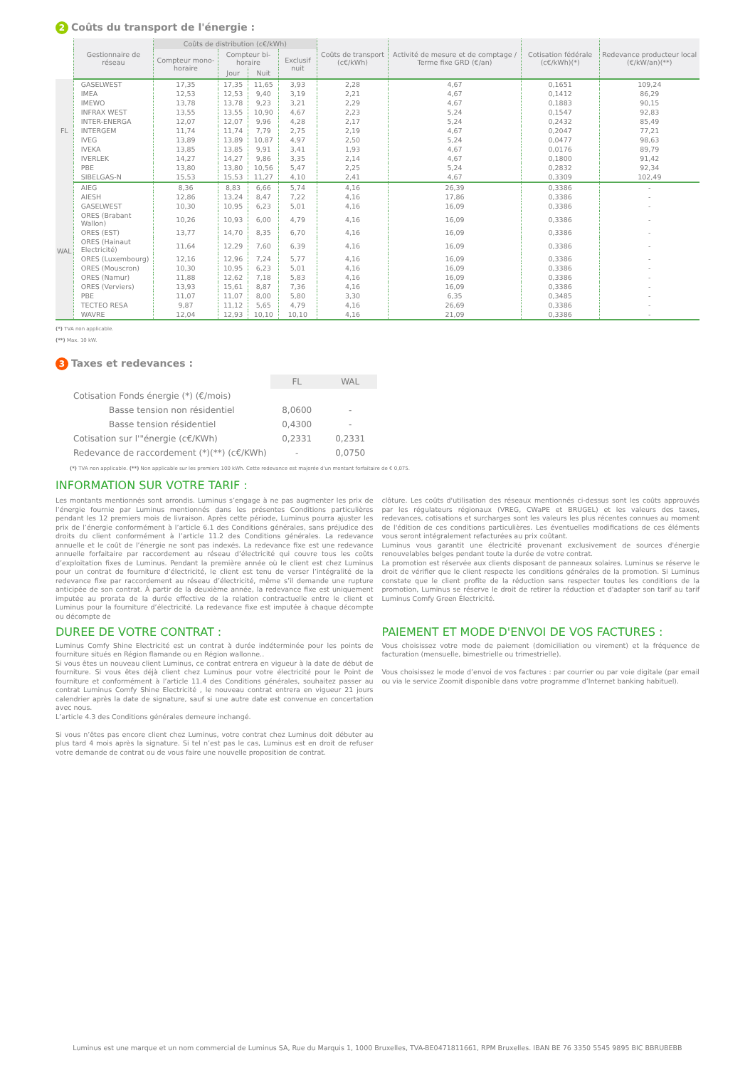2 Coûts du transport de l'énergie :
| | Gestionnaire de réseau | Coûts de distribution (c€/kWh) | | | | Coûts de transport (c€/kWh) | Activité de mesure et de comptage / Terme fixe GRD (€/an) | Cotisation fédérale (c€/kWh)(*) | Redevance producteur local (€/kW/an)(**) |
| --- | --- | --- | --- | --- | --- | --- | --- | --- | --- |
| | | Compteur mono-horaire | Compteur bi-horaire | | Exclusif nuit | | | | |
| | | | Jour | Nuit | | | | | |
| FL | GASELWEST | 17,35 | 17,35 | 11,65 | 3,93 | 2,28 | 4,67 | 0,1651 | 109,24 |
| | IMEA | 12,53 | 12,53 | 9,40 | 3,19 | 2,21 | 4,67 | 0,1412 | 86,29 |
| | IMEWO | 13,78 | 13,78 | 9,23 | 3,21 | 2,29 | 4,67 | 0,1883 | 90,15 |
| | INFRAX WEST | 13,55 | 13,55 | 10,90 | 4,67 | 2,23 | 5,24 | 0,1547 | 92,83 |
| | INTER-ENERGA | 12,07 | 12,07 | 9,96 | 4,28 | 2,17 | 5,24 | 0,2432 | 85,49 |
| | INTERGEM | 11,74 | 11,74 | 7,79 | 2,75 | 2,19 | 4,67 | 0,2047 | 77,21 |
| | IVEG | 13,89 | 13,89 | 10,87 | 4,97 | 2,50 | 5,24 | 0,0477 | 98,63 |
| | IVEKA | 13,85 | 13,85 | 9,91 | 3,41 | 1,93 | 4,67 | 0,0176 | 89,79 |
| | IVERLEK | 14,27 | 14,27 | 9,86 | 3,35 | 2,14 | 4,67 | 0,1800 | 91,42 |
| | PBE | 13,80 | 13,80 | 10,56 | 5,47 | 2,25 | 5,24 | 0,2832 | 92,34 |
| | SIBELGAS-N | 15,53 | 15,53 | 11,27 | 4,10 | 2,41 | 4,67 | 0,3309 | 102,49 |
| WAL | AIEG | 8,36 | 8,83 | 6,66 | 5,74 | 4,16 | 26,39 | 0,3386 | - |
| | AIESH | 12,86 | 13,24 | 8,47 | 7,22 | 4,16 | 17,86 | 0,3386 | - |
| | GASELWEST | 10,30 | 10,95 | 6,23 | 5,01 | 4,16 | 16,09 | 0,3386 | - |
| | ORES (Brabant Wallon) | 10,26 | 10,93 | 6,00 | 4,79 | 4,16 | 16,09 | 0,3386 | - |
| | ORES (EST) | 13,77 | 14,70 | 8,35 | 6,70 | 4,16 | 16,09 | 0,3386 | - |
| | ORES (Hainaut Electricité) | 11,64 | 12,29 | 7,60 | 6,39 | 4,16 | 16,09 | 0,3386 | - |
| | ORES (Luxembourg) | 12,16 | 12,96 | 7,24 | 5,77 | 4,16 | 16,09 | 0,3386 | - |
| | ORES (Mouscron) | 10,30 | 10,95 | 6,23 | 5,01 | 4,16 | 16,09 | 0,3386 | - |
| | ORES (Namur) | 11,88 | 12,62 | 7,18 | 5,83 | 4,16 | 16,09 | 0,3386 | - |
| | ORES (Verviers) | 13,93 | 15,61 | 8,87 | 7,36 | 4,16 | 16,09 | 0,3386 | - |
| | PBE | 11,07 | 11,07 | 8,00 | 5,80 | 3,30 | 6,35 | 0,3485 | - |
| | TECTEO RESA | 9,87 | 11,12 | 5,65 | 4,79 | 4,16 | 26,69 | 0,3386 | - |
| | WAVRE | 12,04 | 12,93 | 10,10 | 10,10 | 4,16 | 21,09 | 0,3386 | - |
(*) TVA non applicable.
(**) Max. 10 kW.
3 Taxes et redevances :
| | FL | WAL |
| Cotisation Fonds énergie (*) (€/mois) | | |
| Basse tension non résidentiel | 8,0600 | - |
| Basse tension résidentiel | 0,4300 | - |
| Cotisation sur l'"énergie (c€/KWh) | 0,2331 | 0,2331 |
| Redevance de raccordement (*)(**) (c€/KWh) | - | 0,0750 |
(*) TVA non applicable. (**) Non applicable sur les premiers 100 kWh. Cette redevance est majorée d'un montant forfaitaire de € 0,075.
INFORMATION SUR VOTRE TARIF :
Les montants mentionnés sont arrondis. Luminus s’engage à ne pas augmenter les prix de l’énergie fournie par Luminus mentionnés dans les présentes Conditions particulières pendant les 12 premiers mois de livraison. Après cette période, Luminus pourra ajuster les prix de l’énergie conformément à l’article 6.1 des Conditions générales, sans préjudice des droits du client conformément à l’article 11.2 des Conditions générales. La redevance annuelle et le coût de l’énergie ne sont pas indexés. La redevance fixe est une redevance annuelle forfaitaire par raccordement au réseau d’électricité qui couvre tous les coûts d’exploitation fixes de Luminus. Pendant la première année où le client est chez Luminus pour un contrat de fourniture d’électricité, le client est tenu de verser l’intégralité de la redevance fixe par raccordement au réseau d’électricité, même s’il demande une rupture anticipée de son contrat. À partir de la deuxième année, la redevance fixe est uniquement imputée au prorata de la durée effective de la relation contractuelle entre le client et Luminus pour la fourniture d’électricité. La redevance fixe est imputée à chaque décompte ou décompte de
clôture. Les coûts d'utilisation des réseaux mentionnés ci-dessus sont les coûts approuvés par les régulateurs régionaux (VREG, CWaPE et BRUGEL) et les valeurs des taxes, redevances, cotisations et surcharges sont les valeurs les plus récentes connues au moment de l'édition de ces conditions particulières. Les éventuelles modifications de ces éléments vous seront intégralement refacturées au prix coûtant.
Luminus vous garantit une électricité provenant exclusivement de sources d'énergie renouvelables belges pendant toute la durée de votre contrat.
La promotion est réservée aux clients disposant de panneaux solaires. Luminus se réserve le droit de vérifier que le client respecte les conditions générales de la promotion. Si Luminus constate que le client profite de la réduction sans respecter toutes les conditions de la promotion, Luminus se réserve le droit de retirer la réduction et d'adapter son tarif au tarif Luminus Comfy Green Électricité.
DUREE DE VOTRE CONTRAT :
Luminus Comfy Shine Electricité est un contrat à durée indéterminée pour les points de fourniture situés en Région flamande ou en Région wallonne..
Si vous êtes un nouveau client Luminus, ce contrat entrera en vigueur à la date de début de fourniture. Si vous êtes déjà client chez Luminus pour votre électricité pour le Point de fourniture et conformément à l’article 11.4 des Conditions générales, souhaitez passer au contrat Luminus Comfy Shine Electricité , le nouveau contrat entrera en vigueur 21 jours calendrier après la date de signature, sauf si une autre date est convenue en concertation avec nous.
L’article 4.3 des Conditions générales demeure inchangé.
Si vous n’êtes pas encore client chez Luminus, votre contrat chez Luminus doit débuter au plus tard 4 mois après la signature. Si tel n’est pas le cas, Luminus est en droit de refuser votre demande de contrat ou de vous faire une nouvelle proposition de contrat.
PAIEMENT ET MODE D'ENVOI DE VOS FACTURES :
Vous choisissez votre mode de paiement (domiciliation ou virement) et la fréquence de facturation (mensuelle, bimestrielle ou trimestrielle).
Vous choisissez le mode d’envoi de vos factures : par courrier ou par voie digitale (par email ou via le service Zoomit disponible dans votre programme d’Internet banking habituel).
Luminus est une marque et un nom commercial de Luminus SA, Rue du Marquis 1, 1000 Bruxelles, TVA-BE0471811661, RPM Bruxelles. IBAN BE 76 3350 5545 9895 BIC BBRUBEBB